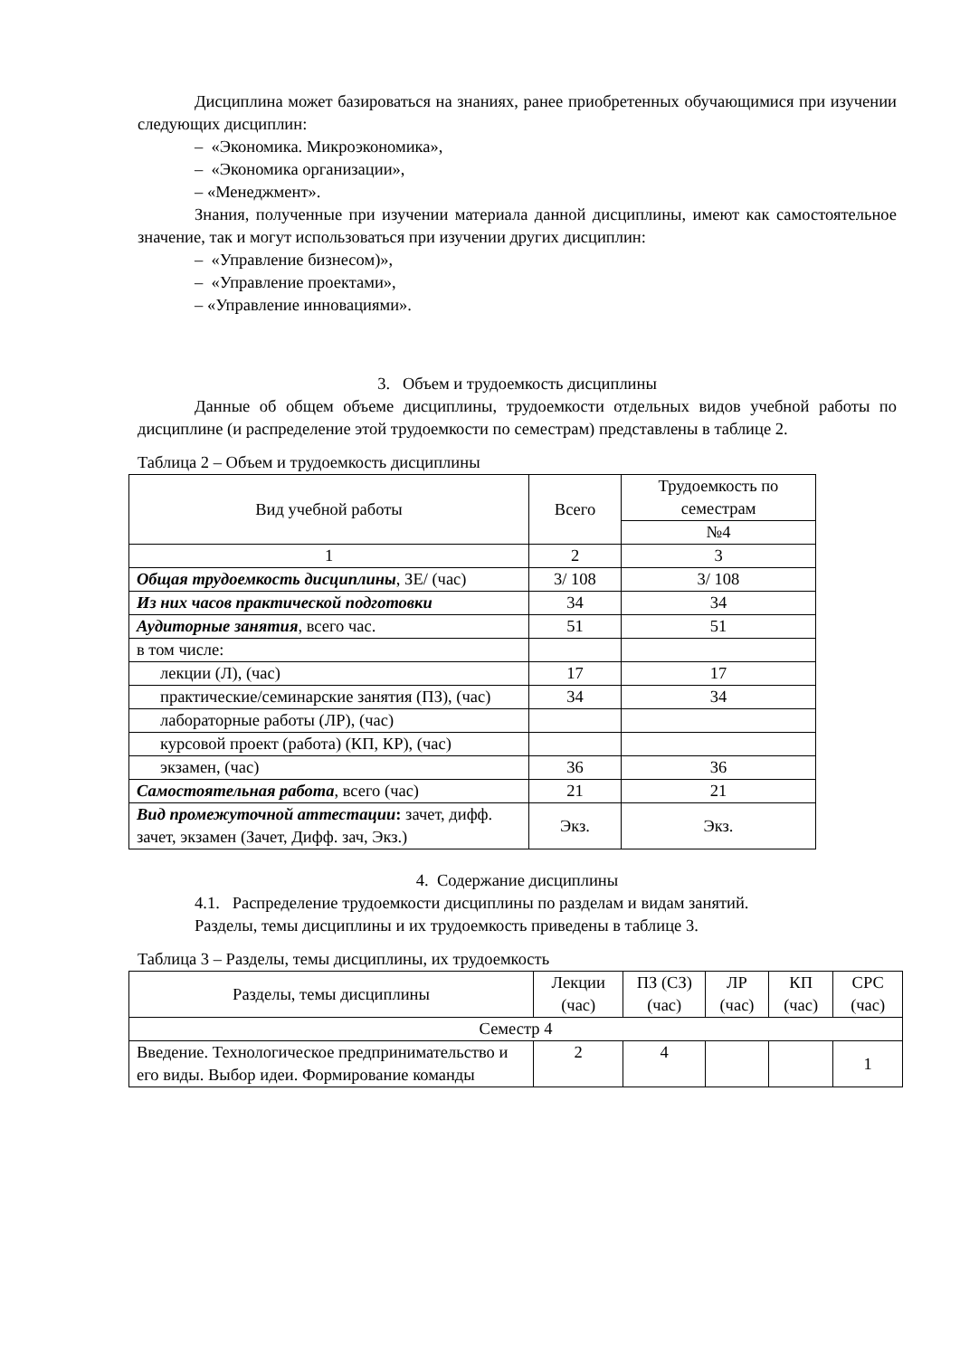Дисциплина может базироваться на знаниях, ранее приобретенных обучающимися при изучении следующих дисциплин:
– «Экономика. Микроэкономика»,
– «Экономика организации»,
– «Менеджмент».
Знания, полученные при изучении материала данной дисциплины, имеют как самостоятельное значение, так и могут использоваться при изучении других дисциплин:
– «Управление бизнесом)»,
– «Управление проектами»,
– «Управление инновациями».
3. Объем и трудоемкость дисциплины
Данные об общем объеме дисциплины, трудоемкости отдельных видов учебной работы по дисциплине (и распределение этой трудоемкости по семестрам) представлены в таблице 2.
Таблица 2 – Объем и трудоемкость дисциплины
| Вид учебной работы | Всего | Трудоемкость по семестрам |
| | | №4 |
| 1 | 2 | 3 |
| Общая трудоемкость дисциплины , ЗЕ/ (час) | 3/ 108 | 3/ 108 |
| Из них часов практической подготовки | 34 | 34 |
| Аудиторные занятия , всего час. | 51 | 51 |
| в том числе: | | |
| лекции (Л), (час) | 17 | 17 |
| практические/семинарские занятия (ПЗ), (час) | 34 | 34 |
| лабораторные работы (ЛР), (час) | | |
| курсовой проект (работа) (КП, КР), (час) | | |
| экзамен, (час) | 36 | 36 |
| Самостоятельная работа , всего (час) | 21 | 21 |
| Вид промежуточной аттестации : зачет, дифф. зачет, экзамен (Зачет, Дифф. зач, Экз.) | Экз. | Экз. |
4. Содержание дисциплины
4.1. Распределение трудоемкости дисциплины по разделам и видам занятий.
Разделы, темы дисциплины и их трудоемкость приведены в таблице 3.
Таблица 3 – Разделы, темы дисциплины, их трудоемкость
| Разделы, темы дисциплины | Лекции (час) | ПЗ (СЗ) (час) | ЛР (час) | КП (час) | СРС (час) |
| Семестр 4 | | | | | |
| Введение. Технологическое предпринимательство и его виды. Выбор идеи. Формирование команды | 2 | 4 | | | 1 |